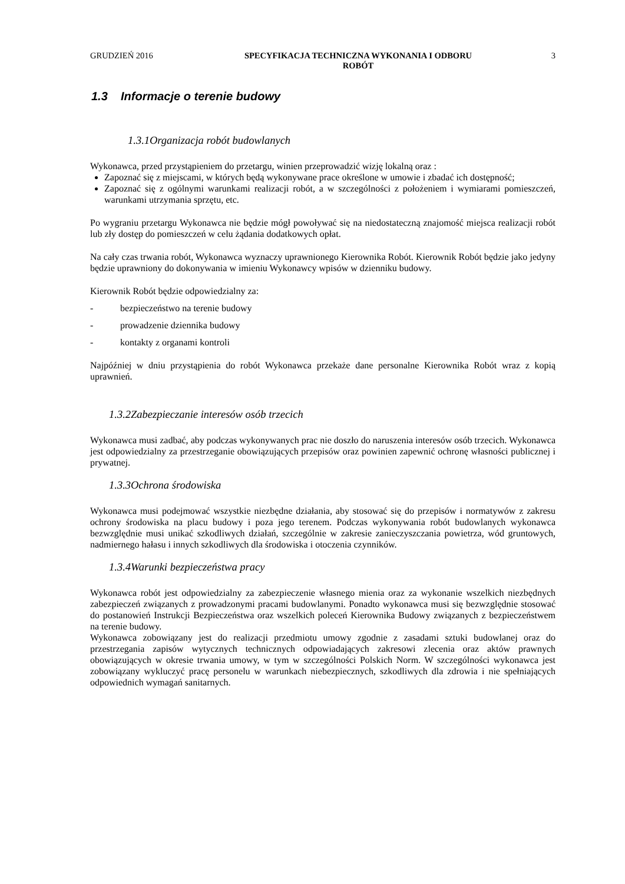GRUDZIEŃ 2016 SPECYFIKACJA TECHNICZNA WYKONANIA I ODBORU
ROBÓT
3
1.3 Informacje o terenie budowy
1.3.1Organizacja robót budowlanych
Wykonawca, przed przystąpieniem do przetargu, winien przeprowadzić wizję lokalną oraz :
Zapoznać się z miejscami, w których będą wykonywane prace określone w umowie i zbadać ich dostępność;
Zapoznać się z ogólnymi warunkami realizacji robót, a w szczególności z położeniem i wymiarami pomieszczeń, warunkami utrzymania sprzętu, etc.
Po wygraniu przetargu Wykonawca nie będzie mógł powoływać się na niedostateczną znajomość miejsca realizacji robót lub zły dostęp do pomieszczeń w celu żądania dodatkowych opłat.
Na cały czas trwania robót, Wykonawca wyznaczy uprawnionego Kierownika Robót. Kierownik Robót będzie jako jedyny będzie uprawniony do dokonywania w imieniu Wykonawcy wpisów w dzienniku budowy.
Kierownik Robót będzie odpowiedzialny za:
- bezpieczeństwo na terenie budowy
- prowadzenie dziennika budowy
- kontakty z organami kontroli
Najpóźniej w dniu przystąpienia do robót Wykonawca przekaże dane personalne Kierownika Robót wraz z kopią uprawnień.
1.3.2Zabezpieczanie interesów osób trzecich
Wykonawca musi zadbać, aby podczas wykonywanych prac nie doszło do naruszenia interesów osób trzecich. Wykonawca jest odpowiedzialny za przestrzeganie obowiązujących przepisów oraz powinien zapewnić ochronę własności publicznej i prywatnej.
1.3.3Ochrona środowiska
Wykonawca musi podejmować wszystkie niezbędne działania, aby stosować się do przepisów i normatywów z zakresu ochrony środowiska na placu budowy i poza jego terenem. Podczas wykonywania robót budowlanych wykonawca bezwzględnie musi unikać szkodliwych działań, szczególnie w zakresie zanieczyszczania powietrza, wód gruntowych, nadmiernego hałasu i innych szkodliwych dla środowiska i otoczenia czynników.
1.3.4Warunki bezpieczeństwa pracy
Wykonawca robót jest odpowiedzialny za zabezpieczenie własnego mienia oraz za wykonanie wszelkich niezbędnych zabezpieczeń związanych z prowadzonymi pracami budowlanymi. Ponadto wykonawca musi się bezwzględnie stosować do postanowień Instrukcji Bezpieczeństwa oraz wszelkich poleceń Kierownika Budowy związanych z bezpieczeństwem na terenie budowy.
Wykonawca zobowiązany jest do realizacji przedmiotu umowy zgodnie z zasadami sztuki budowlanej oraz do przestrzegania zapisów wytycznych technicznych odpowiadających zakresowi zlecenia oraz aktów prawnych obowiązujących w okresie trwania umowy, w tym w szczególności Polskich Norm. W szczególności wykonawca jest zobowiązany wykluczyć pracę personelu w warunkach niebezpiecznych, szkodliwych dla zdrowia i nie spełniających odpowiednich wymagań sanitarnych.